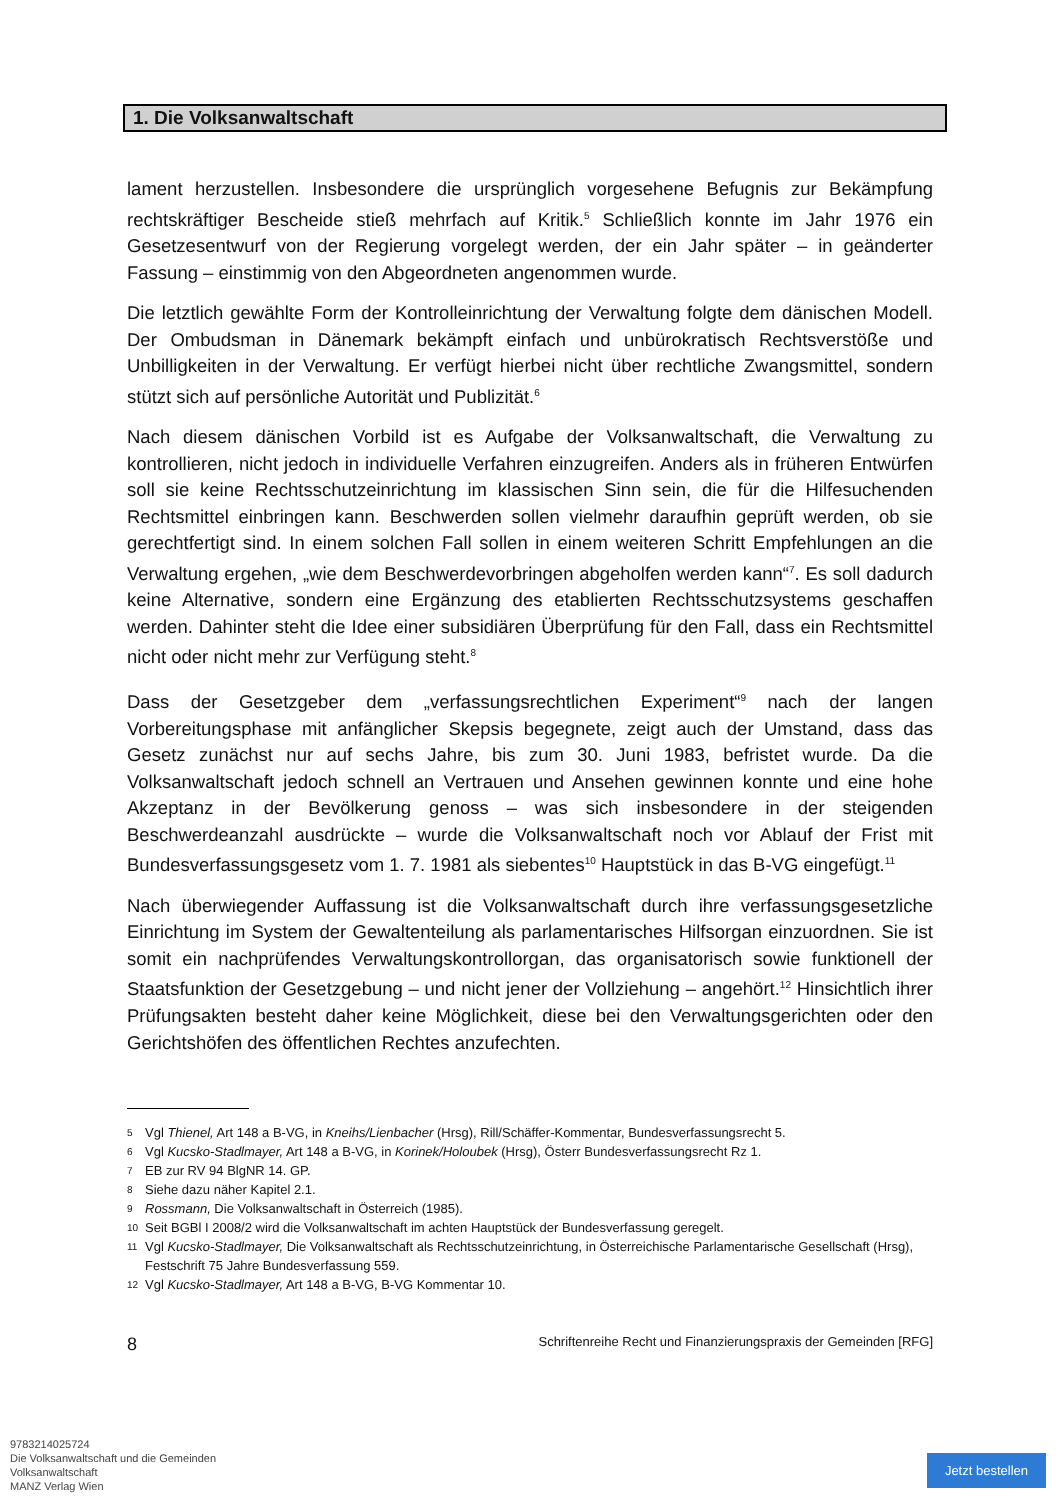1. Die Volksanwaltschaft
lament herzustellen. Insbesondere die ursprünglich vorgesehene Befugnis zur Bekämpfung rechtskräftiger Bescheide stieß mehrfach auf Kritik.<sup>5</sup> Schließlich konnte im Jahr 1976 ein Gesetzesentwurf von der Regierung vorgelegt werden, der ein Jahr später – in geänderter Fassung – einstimmig von den Abgeordneten angenommen wurde.
Die letztlich gewählte Form der Kontrolleinrichtung der Verwaltung folgte dem dänischen Modell. Der Ombudsman in Dänemark bekämpft einfach und unbürokratisch Rechtsverstöße und Unbilligkeiten in der Verwaltung. Er verfügt hierbei nicht über rechtliche Zwangsmittel, sondern stützt sich auf persönliche Autorität und Publizität.<sup>6</sup>
Nach diesem dänischen Vorbild ist es Aufgabe der Volksanwaltschaft, die Verwaltung zu kontrollieren, nicht jedoch in individuelle Verfahren einzugreifen. Anders als in früheren Entwürfen soll sie keine Rechtsschutzeinrichtung im klassischen Sinn sein, die für die Hilfesuchenden Rechtsmittel einbringen kann. Beschwerden sollen vielmehr daraufhin geprüft werden, ob sie gerechtfertigt sind. In einem solchen Fall sollen in einem weiteren Schritt Empfehlungen an die Verwaltung ergehen, „wie dem Beschwerdevorbringen abgeholfen werden kann“<sup>7</sup>. Es soll dadurch keine Alternative, sondern eine Ergänzung des etablierten Rechtsschutzsystems geschaffen werden. Dahinter steht die Idee einer subsidiären Überprüfung für den Fall, dass ein Rechtsmittel nicht oder nicht mehr zur Verfügung steht.<sup>8</sup>
Dass der Gesetzgeber dem „verfassungsrechtlichen Experiment“<sup>9</sup> nach der langen Vorbereitungsphase mit anfänglicher Skepsis begegnete, zeigt auch der Umstand, dass das Gesetz zunächst nur auf sechs Jahre, bis zum 30. Juni 1983, befristet wurde. Da die Volksanwaltschaft jedoch schnell an Vertrauen und Ansehen gewinnen konnte und eine hohe Akzeptanz in der Bevölkerung genoss – was sich insbesondere in der steigenden Beschwerdeanzahl ausdrückte – wurde die Volksanwaltschaft noch vor Ablauf der Frist mit Bundesverfassungsgesetz vom 1. 7. 1981 als siebentes<sup>10</sup> Hauptstück in das B-VG eingefügt.<sup>11</sup>
Nach überwiegender Auffassung ist die Volksanwaltschaft durch ihre verfassungsgesetzliche Einrichtung im System der Gewaltenteilung als parlamentarisches Hilfsorgan einzuordnen. Sie ist somit ein nachprüfendes Verwaltungskontrollorgan, das organisatorisch sowie funktionell der Staatsfunktion der Gesetzgebung – und nicht jener der Vollziehung – angehört.<sup>12</sup> Hinsichtlich ihrer Prüfungsakten besteht daher keine Möglichkeit, diese bei den Verwaltungsgerichten oder den Gerichtshöfen des öffentlichen Rechtes anzufechten.
5 Vgl Thienel, Art 148 a B-VG, in Kneihs/Lienbacher (Hrsg), Rill/Schäffer-Kommentar, Bundesverfassungsrecht 5.
6 Vgl Kucsko-Stadlmayer, Art 148 a B-VG, in Korinek/Holoubek (Hrsg), Österr Bundesverfassungsrecht Rz 1.
7 EB zur RV 94 BlgNR 14. GP.
8 Siehe dazu näher Kapitel 2.1.
9 Rossmann, Die Volksanwaltschaft in Österreich (1985).
10 Seit BGBl I 2008/2 wird die Volksanwaltschaft im achten Hauptstück der Bundesverfassung geregelt.
11 Vgl Kucsko-Stadlmayer, Die Volksanwaltschaft als Rechtsschutzeinrichtung, in Österreichische Parlamentarische Gesellschaft (Hrsg), Festschrift 75 Jahre Bundesverfassung 559.
12 Vgl Kucsko-Stadlmayer, Art 148 a B-VG, B-VG Kommentar 10.
8 Schriftenreihe Recht und Finanzierungspraxis der Gemeinden [RFG]
9783214025724
Die Volksanwaltschaft und die Gemeinden
Volksanwaltschaft
MANZ Verlag Wien
Jetzt bestellen